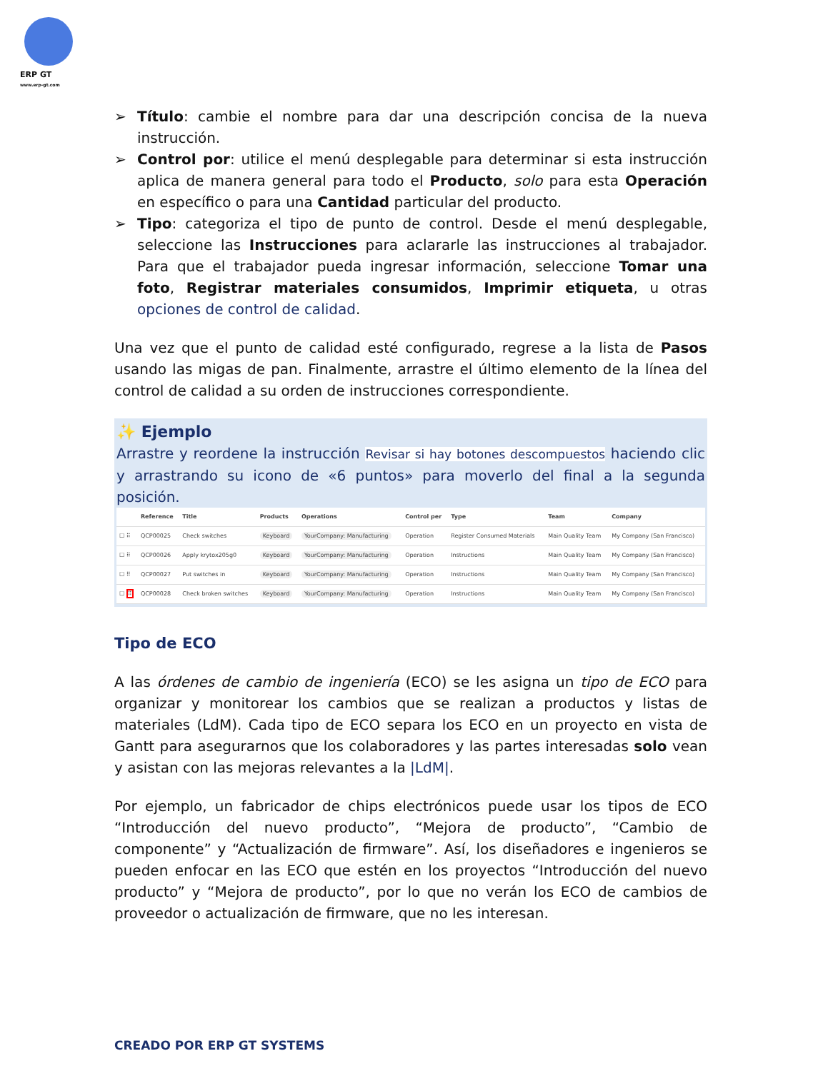ERP GT
www.erp-gt.com
➢ Título: cambie el nombre para dar una descripción concisa de la nueva instrucción.
➢ Control por: utilice el menú desplegable para determinar si esta instrucción aplica de manera general para todo el Producto, solo para esta Operación en específico o para una Cantidad particular del producto.
➢ Tipo: categoriza el tipo de punto de control. Desde el menú desplegable, seleccione las Instrucciones para aclararle las instrucciones al trabajador. Para que el trabajador pueda ingresar información, seleccione Tomar una foto, Registrar materiales consumidos, Imprimir etiqueta, u otras opciones de control de calidad.
Una vez que el punto de calidad esté configurado, regrese a la lista de Pasos usando las migas de pan. Finalmente, arrastre el último elemento de la línea del control de calidad a su orden de instrucciones correspondiente.
✨ Ejemplo
Arrastre y reordene la instrucción Revisar si hay botones descompuestos haciendo clic y arrastrando su icono de «6 puntos» para moverlo del final a la segunda posición.
| | Reference | Title | Products | Operations | Control per | Type | Team | Company |
| --- | --- | --- | --- | --- | --- | --- | --- | --- |
| ☐ ⠿ | QCP00025 | Check switches | Keyboard | YourCompany: Manufacturing | Operation | Register Consumed Materials | Main Quality Team | My Company (San Francisco) |
| ☐ ⠿ | QCP00026 | Apply krytox205g0 | Keyboard | YourCompany: Manufacturing | Operation | Instructions | Main Quality Team | My Company (San Francisco) |
| ☐ ⠿ | QCP00027 | Put switches in | Keyboard | YourCompany: Manufacturing | Operation | Instructions | Main Quality Team | My Company (San Francisco) |
| ☐ ⠿ | QCP00028 | Check broken switches | Keyboard | YourCompany: Manufacturing | Operation | Instructions | Main Quality Team | My Company (San Francisco) |
Tipo de ECO
A las órdenes de cambio de ingeniería (ECO) se les asigna un tipo de ECO para organizar y monitorear los cambios que se realizan a productos y listas de materiales (LdM). Cada tipo de ECO separa los ECO en un proyecto en vista de Gantt para asegurarnos que los colaboradores y las partes interesadas solo vean y asistan con las mejoras relevantes a la |LdM|.
Por ejemplo, un fabricador de chips electrónicos puede usar los tipos de ECO “Introducción del nuevo producto”, “Mejora de producto”, “Cambio de componente” y “Actualización de firmware”. Así, los diseñadores e ingenieros se pueden enfocar en las ECO que estén en los proyectos “Introducción del nuevo producto” y “Mejora de producto”, por lo que no verán los ECO de cambios de proveedor o actualización de firmware, que no les interesan.
CREADO POR ERP GT SYSTEMS